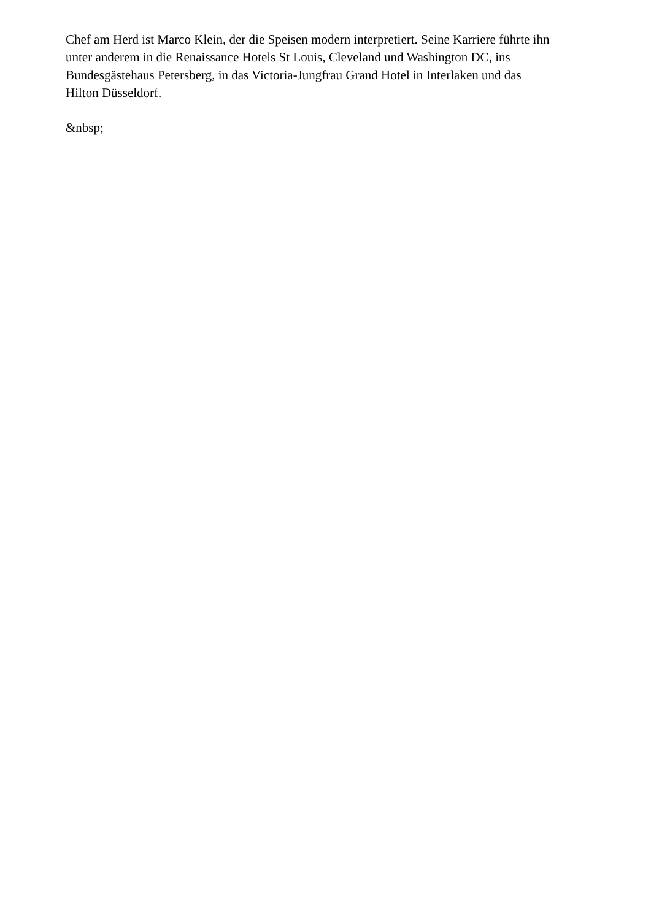Chef am Herd ist Marco Klein, der die Speisen modern interpretiert. Seine Karriere führte ihn unter anderem in die Renaissance Hotels St Louis, Cleveland und Washington DC, ins Bundesgästehaus Petersberg, in das Victoria-Jungfrau Grand Hotel in Interlaken und das Hilton Düsseldorf.
&nbsp;